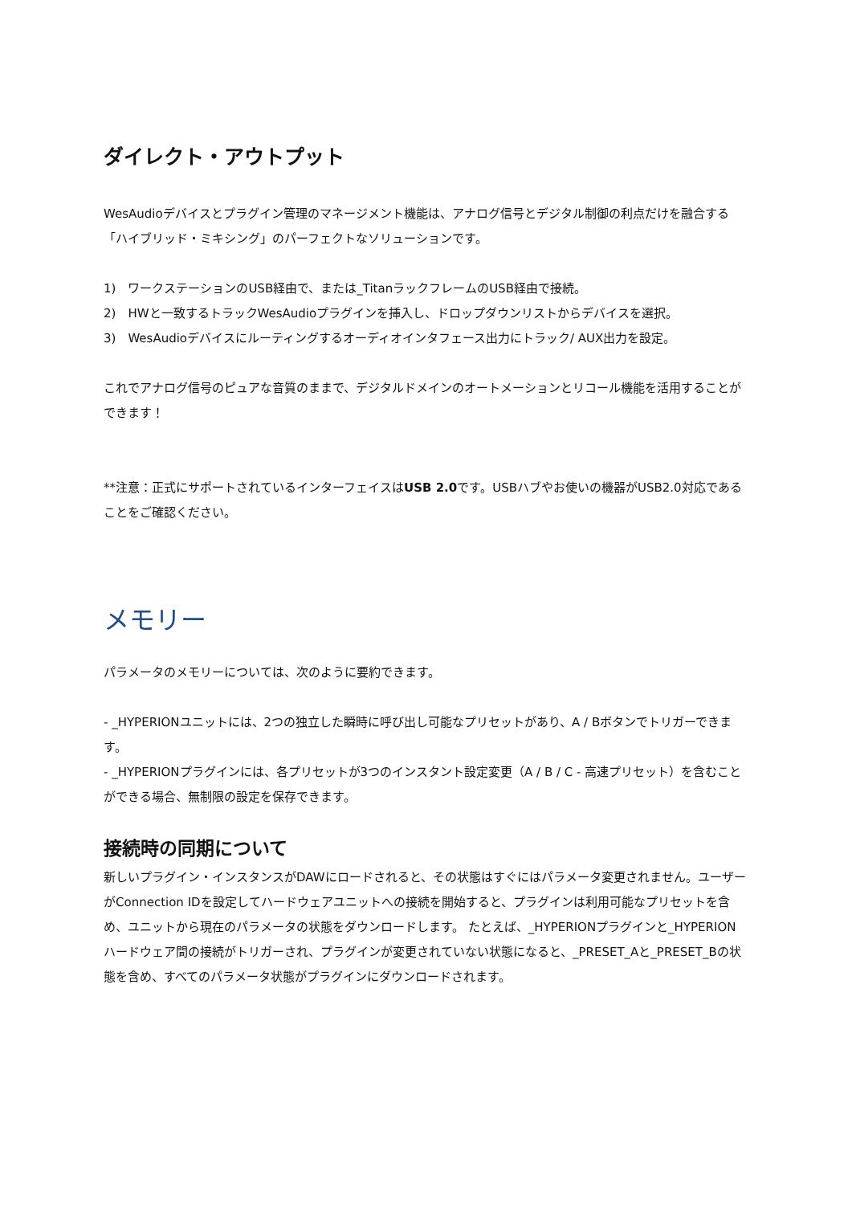ダイレクト・アウトプット
WesAudioデバイスとプラグイン管理のマネージメント機能は、アナログ信号とデジタル制御の利点だけを融合する「ハイブリッド・ミキシング」のパーフェクトなソリューションです。
1)　ワークステーションのUSB経由で、または_TitanラックフレームのUSB経由で接続。
2)　HWと一致するトラックWesAudioプラグインを挿入し、ドロップダウンリストからデバイスを選択。
3)　WesAudioデバイスにルーティングするオーディオインタフェース出力にトラック/ AUX出力を設定。
これでアナログ信号のピュアな音質のままで、デジタルドメインのオートメーションとリコール機能を活用することができます！
**注意：正式にサポートされているインターフェイスはUSB 2.0です。USBハブやお使いの機器がUSB2.0対応であることをご確認ください。
メモリー
パラメータのメモリーについては、次のように要約できます。
- _HYPERIONユニットには、2つの独立した瞬時に呼び出し可能なプリセットがあり、A / Bボタンでトリガーできます。
- _HYPERIONプラグインには、各プリセットが3つのインスタント設定変更（A / B / C - 高速プリセット）を含むことができる場合、無制限の設定を保存できます。
接続時の同期について
新しいプラグイン・インスタンスがDAWにロードされると、その状態はすぐにはパラメータ変更されません。ユーザーがConnection IDを設定してハードウェアユニットへの接続を開始すると、プラグインは利用可能なプリセットを含め、ユニットから現在のパラメータの状態をダウンロードします。 たとえば、_HYPERIONプラグインと_HYPERIONハードウェア間の接続がトリガーされ、プラグインが変更されていない状態になると、_PRESET_Aと_PRESET_Bの状態を含め、すべてのパラメータ状態がプラグインにダウンロードされます。